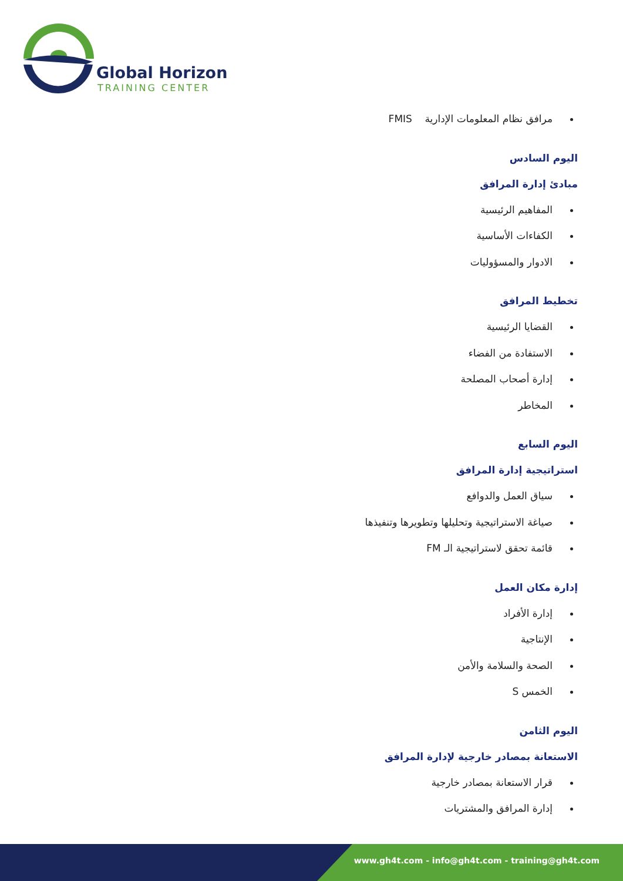Global Horizon
TRAINING CENTER
مرافق نظام المعلومات الإدارية FMIS
اليوم السادس
مبادئ إدارة المرافق
المفاهيم الرئيسية
الكفاءات الأساسية
الادوار والمسؤوليات
تخطيط المرافق
القضايا الرئيسية
الاستفادة من الفضاء
إدارة أصحاب المصلحة
المخاطر
اليوم السابع
استراتيجية إدارة المرافق
سياق العمل والدوافع
صياغة الاستراتيجية وتحليلها وتطويرها وتنفيذها
قائمة تحقق لاستراتيجية الـ FM
إدارة مكان العمل
إدارة الأفراد
الإنتاجية
الصحة والسلامة والأمن
الخمس S
اليوم الثامن
الاستعانة بمصادر خارجية لإدارة المرافق
قرار الاستعانة بمصادر خارجية
إدارة المرافق والمشتريات
www.gh4t.com - info@gh4t.com - training@gh4t.com